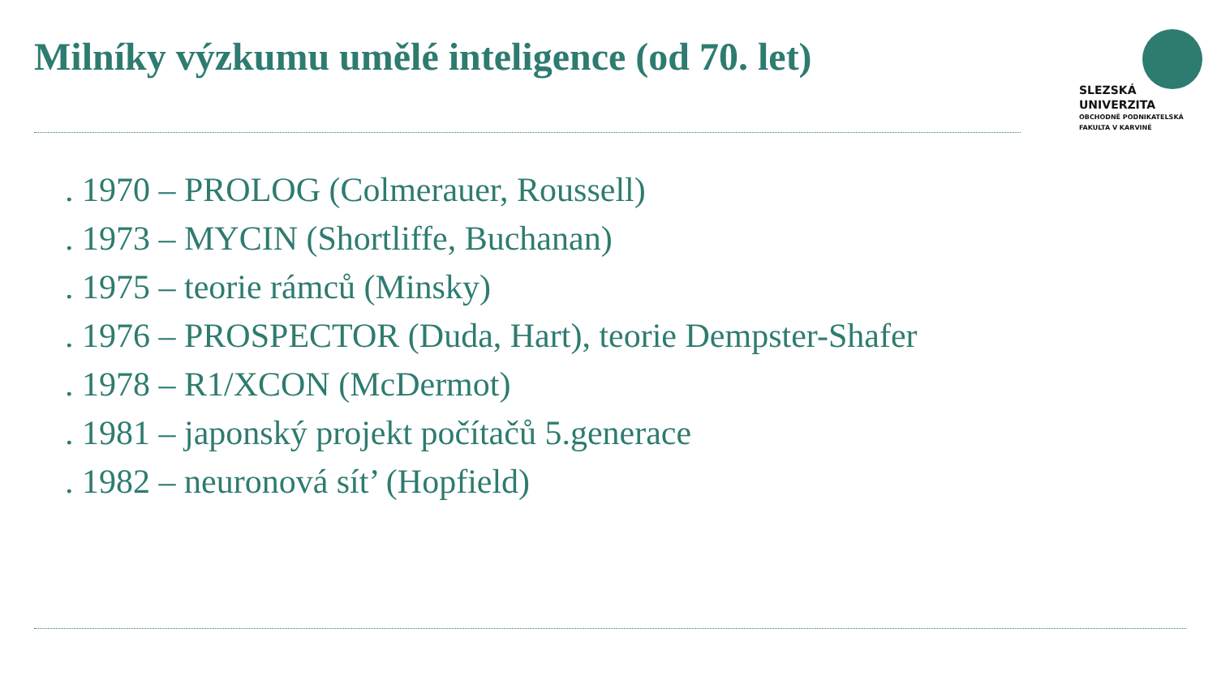Milníky výzkumu umělé inteligence (od 70. let)
SLEZSKÁ
UNIVERZITA
OBCHODNĚ PODNIKATELSKÁ
FAKULTA V KARVINÉ
. 1970 – PROLOG (Colmerauer, Roussell)
. 1973 – MYCIN (Shortliffe, Buchanan)
. 1975 – teorie rámců (Minsky)
. 1976 – PROSPECTOR (Duda, Hart), teorie Dempster-Shafer
. 1978 – R1/XCON (McDermot)
. 1981 – japonský projekt počítačů 5.generace
. 1982 – neuronová sít’ (Hopfield)